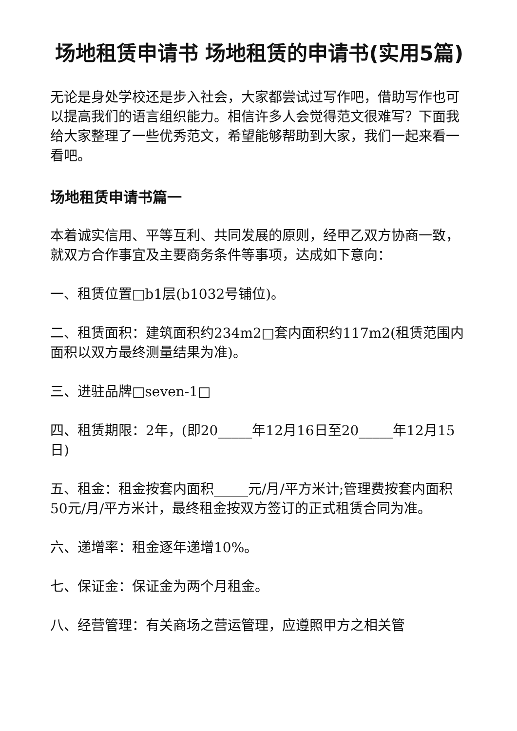场地租赁申请书 场地租赁的申请书(实用5篇)
无论是身处学校还是步入社会，大家都尝试过写作吧，借助写作也可以提高我们的语言组织能力。相信许多人会觉得范文很难写？下面我给大家整理了一些优秀范文，希望能够帮助到大家，我们一起来看一看吧。
场地租赁申请书篇一
本着诚实信用、平等互利、共同发展的原则，经甲乙双方协商一致，就双方合作事宜及主要商务条件等事项，达成如下意向：
一、租赁位置□b1层(b1032号铺位)。
二、租赁面积：建筑面积约234m2□套内面积约117m2(租赁范围内面积以双方最终测量结果为准)。
三、进驻品牌□seven-1□
四、租赁期限：2年，(即20_____年12月16日至20_____年12月15日)
五、租金：租金按套内面积_____元/月/平方米计;管理费按套内面积50元/月/平方米计，最终租金按双方签订的正式租赁合同为准。
六、递增率：租金逐年递增10%。
七、保证金：保证金为两个月租金。
八、经营管理：有关商场之营运管理，应遵照甲方之相关管